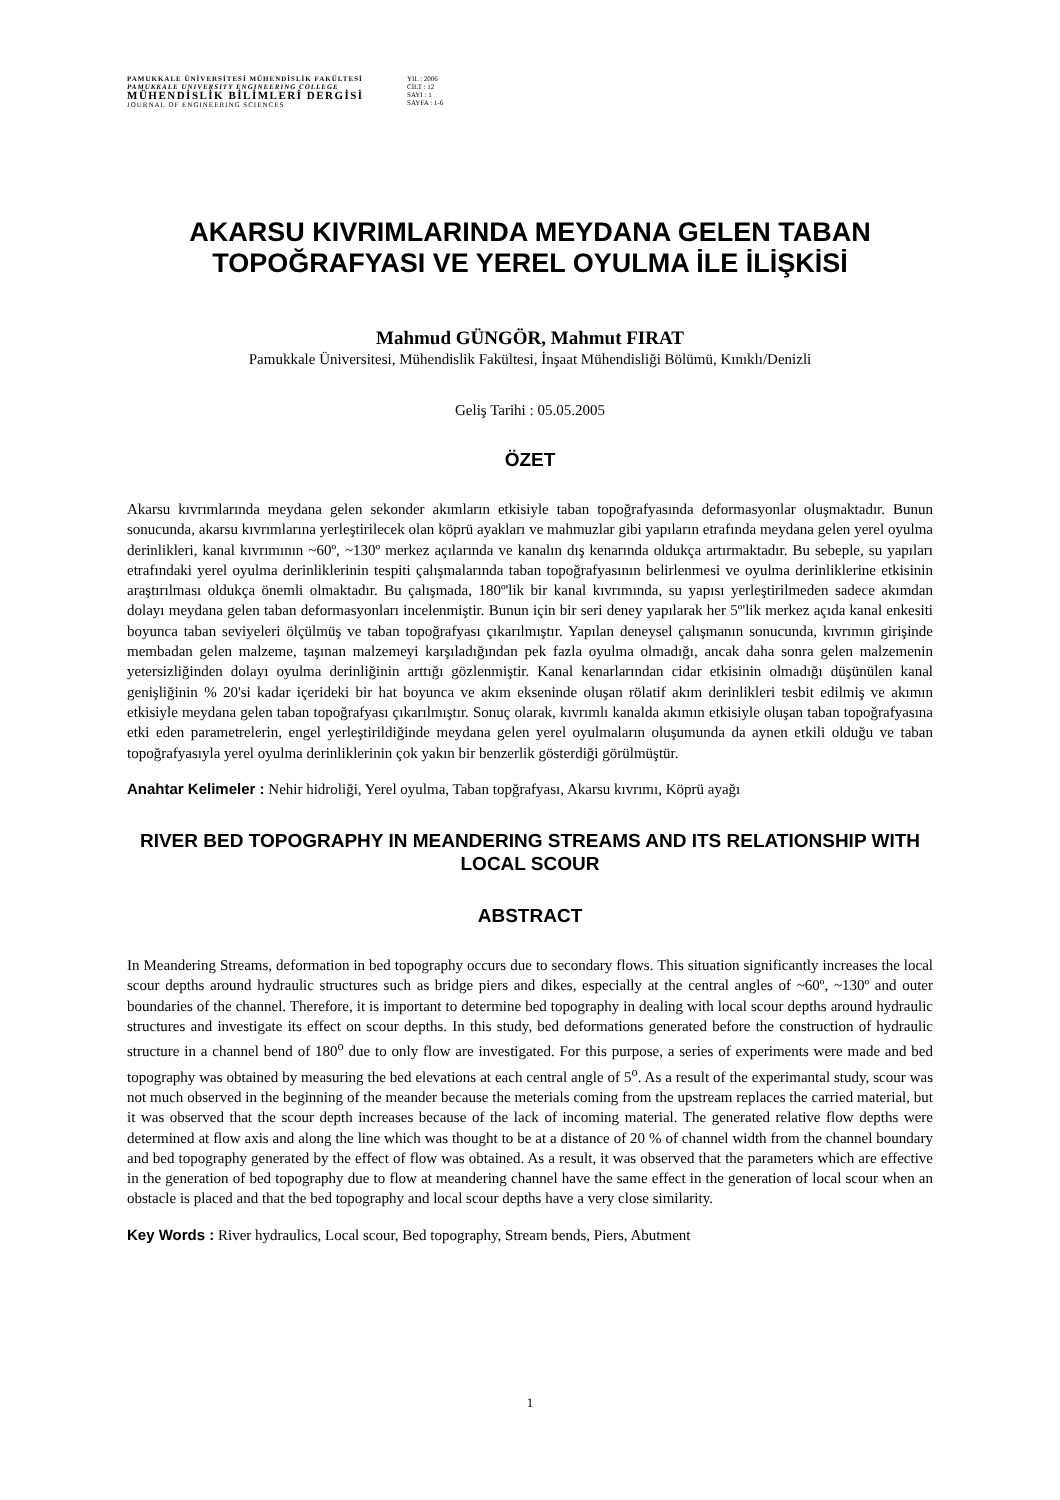PAMUKKALE ÜNİVERSİTESİ MÜHENDİSLİK FAKÜLTESİ
PAMUKKALE UNIVERSITY ENGINEERING COLLEGE
MÜHENDİSLİK BİLİMLERİ DERGİSİ
JOURNAL OF ENGINEERING SCIENCES
YIL : 2006
CİLT : 12
SAYI : 1
SAYFA : 1-6
AKARSU KIVRIMLARINDA MEYDANA GELEN TABAN TOPOĞRAFYASI VE YEREL OYULMA İLE İLİŞKİSİ
Mahmud GÜNGÖR, Mahmut FIRAT
Pamukkale Üniversitesi, Mühendislik Fakültesi, İnşaat Mühendisliği Bölümü, Kınıklı/Denizli
Geliş Tarihi : 05.05.2005
ÖZET
Akarsu kıvrımlarında meydana gelen sekonder akımların etkisiyle taban topoğrafyasında deformasyonlar oluşmaktadır. Bunun sonucunda, akarsu kıvrımlarına yerleştirilecek olan köprü ayakları ve mahmuzlar gibi yapıların etrafında meydana gelen yerel oyulma derinlikleri, kanal kıvrımının ~60º, ~130º merkez açılarında ve kanalın dış kenarında oldukça artırmaktadır. Bu sebeple, su yapıları etrafındaki yerel oyulma derinliklerinin tespiti çalışmalarında taban topoğrafyasının belirlenmesi ve oyulma derinliklerine etkisinin araştırılması oldukça önemli olmaktadır. Bu çalışmada, 180º'lik bir kanal kıvrımında, su yapısı yerleştirilmeden sadece akımdan dolayı meydana gelen taban deformasyonları incelenmiştir. Bunun için bir seri deney yapılarak her 5º'lik merkez açıda kanal enkesiti boyunca taban seviyeleri ölçülmüş ve taban topoğrafyası çıkarılmıştır. Yapılan deneysel çalışmanın sonucunda, kıvrımın girişinde membadan gelen malzeme, taşınan malzemeyi karşıladığından pek fazla oyulma olmadığı, ancak daha sonra gelen malzemenin yetersizliğinden dolayı oyulma derinliğinin arttığı gözlenmiştir. Kanal kenarlarından cidar etkisinin olmadığı düşünülen kanal genişliğinin % 20'si kadar içerideki bir hat boyunca ve akım ekseninde oluşan rölatif akım derinlikleri tesbit edilmiş ve akımın etkisiyle meydana gelen taban topoğrafyası çıkarılmıştır. Sonuç olarak, kıvrımlı kanalda akımın etkisiyle oluşan taban topoğrafyasına etki eden parametrelerin, engel yerleştirildiğinde meydana gelen yerel oyulmaların oluşumunda da aynen etkili olduğu ve taban topoğrafyasıyla yerel oyulma derinliklerinin çok yakın bir benzerlik gösterdiği görülmüştür.
Anahtar Kelimeler : Nehir hidroliği, Yerel oyulma, Taban topğrafyası, Akarsu kıvrımı, Köprü ayağı
RIVER BED TOPOGRAPHY IN MEANDERING STREAMS AND ITS RELATIONSHIP WITH LOCAL SCOUR
ABSTRACT
In Meandering Streams, deformation in bed topography occurs due to secondary flows. This situation significantly increases the local scour depths around hydraulic structures such as bridge piers and dikes, especially at the central angles of ~60º, ~130º and outer boundaries of the channel. Therefore, it is important to determine bed topography in dealing with local scour depths around hydraulic structures and investigate its effect on scour depths. In this study, bed deformations generated before the construction of hydraulic structure in a channel bend of 180<sup>o</sup> due to only flow are investigated. For this purpose, a series of experiments were made and bed topography was obtained by measuring the bed elevations at each central angle of 5<sup>o</sup>. As a result of the experimantal study, scour was not much observed in the beginning of the meander because the meterials coming from the upstream replaces the carried material, but it was observed that the scour depth increases because of the lack of incoming material. The generated relative flow depths were determined at flow axis and along the line which was thought to be at a distance of 20 % of channel width from the channel boundary and bed topography generated by the effect of flow was obtained. As a result, it was observed that the parameters which are effective in the generation of bed topography due to flow at meandering channel have the same effect in the generation of local scour when an obstacle is placed and that the bed topography and local scour depths have a very close similarity.
Key Words : River hydraulics, Local scour, Bed topography, Stream bends, Piers, Abutment
1